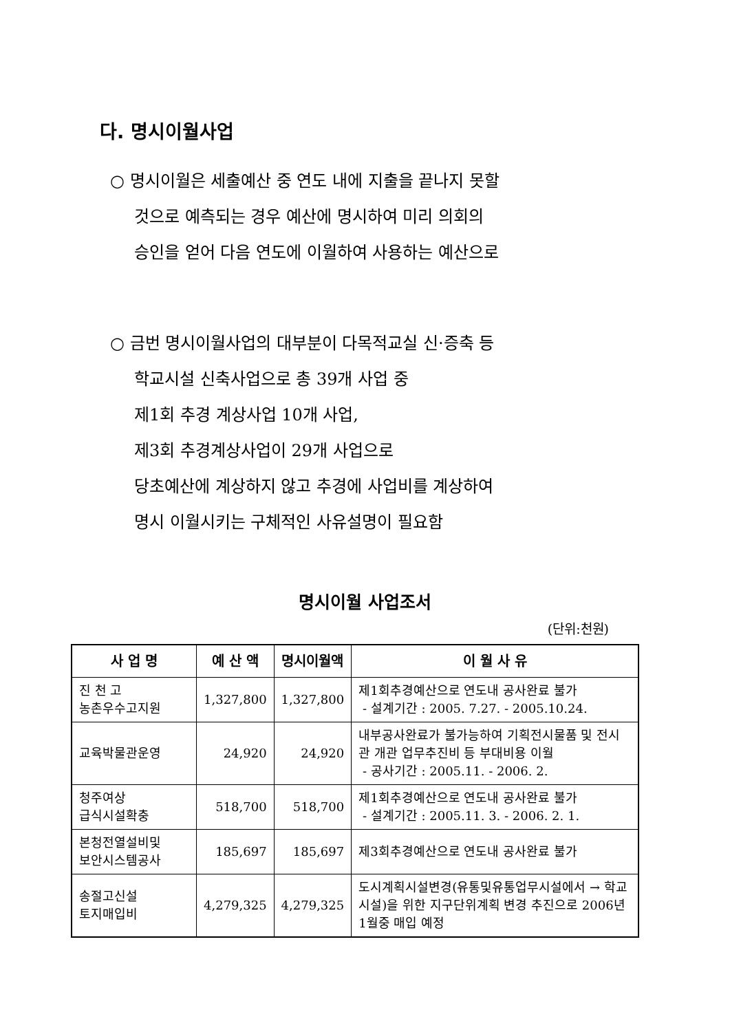다. 명시이월사업
○ 명시이월은 세출예산 중 연도 내에 지출을 끝나지 못할
것으로 예측되는 경우 예산에 명시하여 미리 의회의
승인을 얻어 다음 연도에 이월하여 사용하는 예산으로
○ 금번 명시이월사업의 대부분이 다목적교실 신·증축 등
학교시설 신축사업으로 총 39개 사업 중
제1회 추경 계상사업 10개 사업,
제3회 추경계상사업이 29개 사업으로
당초예산에 계상하지 않고 추경에 사업비를 계상하여
명시 이월시키는 구체적인 사유설명이 필요함
명시이월 사업조서
(단위:천원)
| 사 업 명 | 예 산 액 | 명시이월액 | 이 월 사 유 |
| --- | --- | --- | --- |
| 진 천 고 농촌우수고지원 | 1,327,800 | 1,327,800 | 제1회추경예산으로 연도내 공사완료 불가 - 설계기간 : 2005. 7.27. - 2005.10.24. |
| 교육박물관운영 | 24,920 | 24,920 | 내부공사완료가 불가능하여 기획전시물품 및 전시관 개관 업무추진비 등 부대비용 이월 - 공사기간 : 2005.11. - 2006. 2. |
| 청주여상 급식시설확충 | 518,700 | 518,700 | 제1회추경예산으로 연도내 공사완료 불가 - 설계기간 : 2005.11. 3. - 2006. 2. 1. |
| 본청전열설비및 보안시스템공사 | 185,697 | 185,697 | 제3회추경예산으로 연도내 공사완료 불가 |
| 송절고신설 토지매입비 | 4,279,325 | 4,279,325 | 도시계획시설변경(유통및유통업무시설에서 → 학교시설)을 위한 지구단위계획 변경 추진으로 2006년 1월중 매입 예정 |